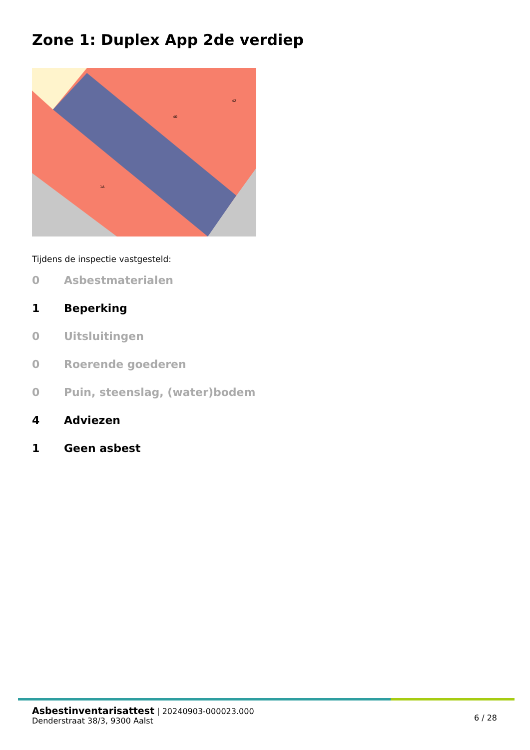Zone 1: Duplex App 2de verdiep
40
42
1A
Tijdens de inspectie vastgesteld:
0 Asbestmaterialen
1 Beperking
0 Uitsluitingen
0 Roerende goederen
0 Puin, steenslag, (water)bodem
4 Adviezen
1 Geen asbest
Asbestinventarisattest | 20240903-000023.000
Denderstraat 38/3, 9300 Aalst
6 / 28